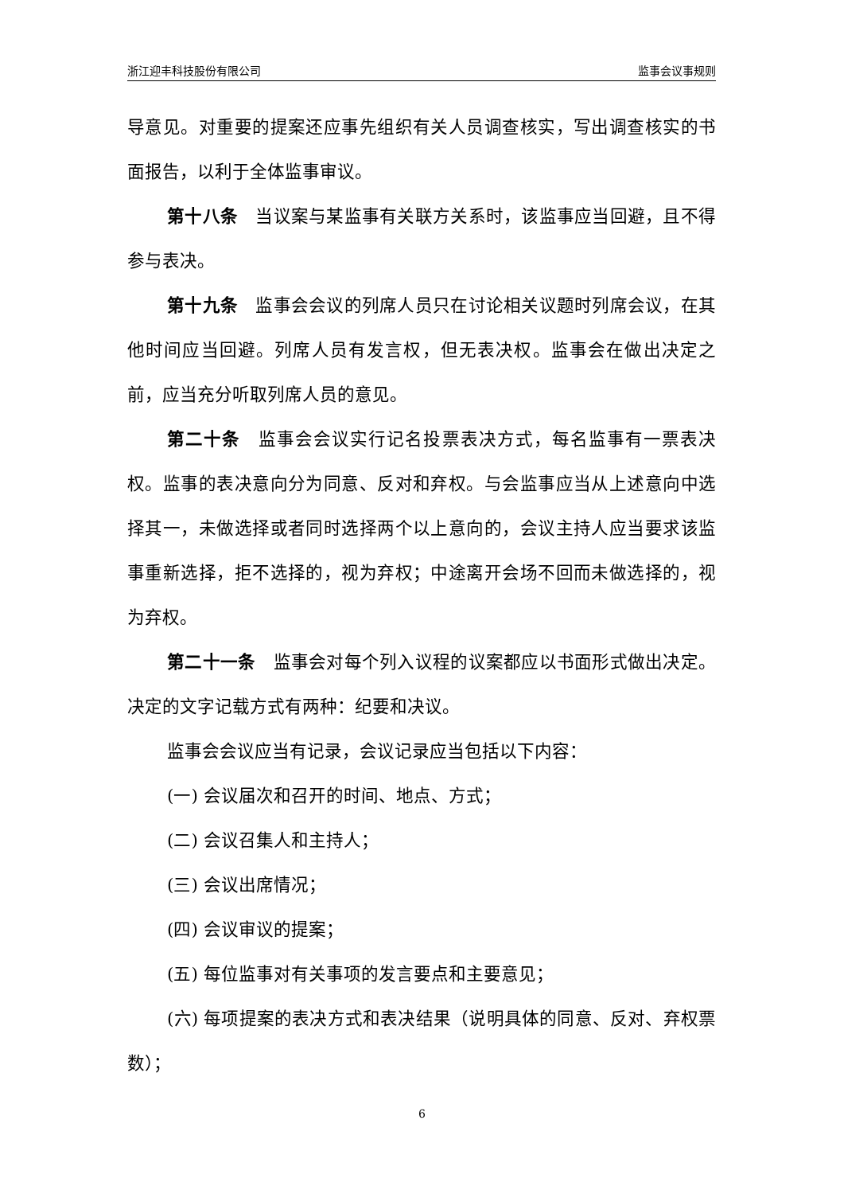浙江迎丰科技股份有限公司 监事会议事规则
导意见。对重要的提案还应事先组织有关人员调查核实，写出调查核实的书面报告，以利于全体监事审议。
第十八条　当议案与某监事有关联方关系时，该监事应当回避，且不得参与表决。
第十九条　监事会会议的列席人员只在讨论相关议题时列席会议，在其他时间应当回避。列席人员有发言权，但无表决权。监事会在做出决定之前，应当充分听取列席人员的意见。
第二十条　监事会会议实行记名投票表决方式，每名监事有一票表决权。监事的表决意向分为同意、反对和弃权。与会监事应当从上述意向中选择其一，未做选择或者同时选择两个以上意向的，会议主持人应当要求该监事重新选择，拒不选择的，视为弃权；中途离开会场不回而未做选择的，视为弃权。
第二十一条　监事会对每个列入议程的议案都应以书面形式做出决定。决定的文字记载方式有两种：纪要和决议。
监事会会议应当有记录，会议记录应当包括以下内容：
(一) 会议届次和召开的时间、地点、方式；
(二) 会议召集人和主持人；
(三) 会议出席情况；
(四) 会议审议的提案；
(五) 每位监事对有关事项的发言要点和主要意见；
(六) 每项提案的表决方式和表决结果（说明具体的同意、反对、弃权票数）；
6